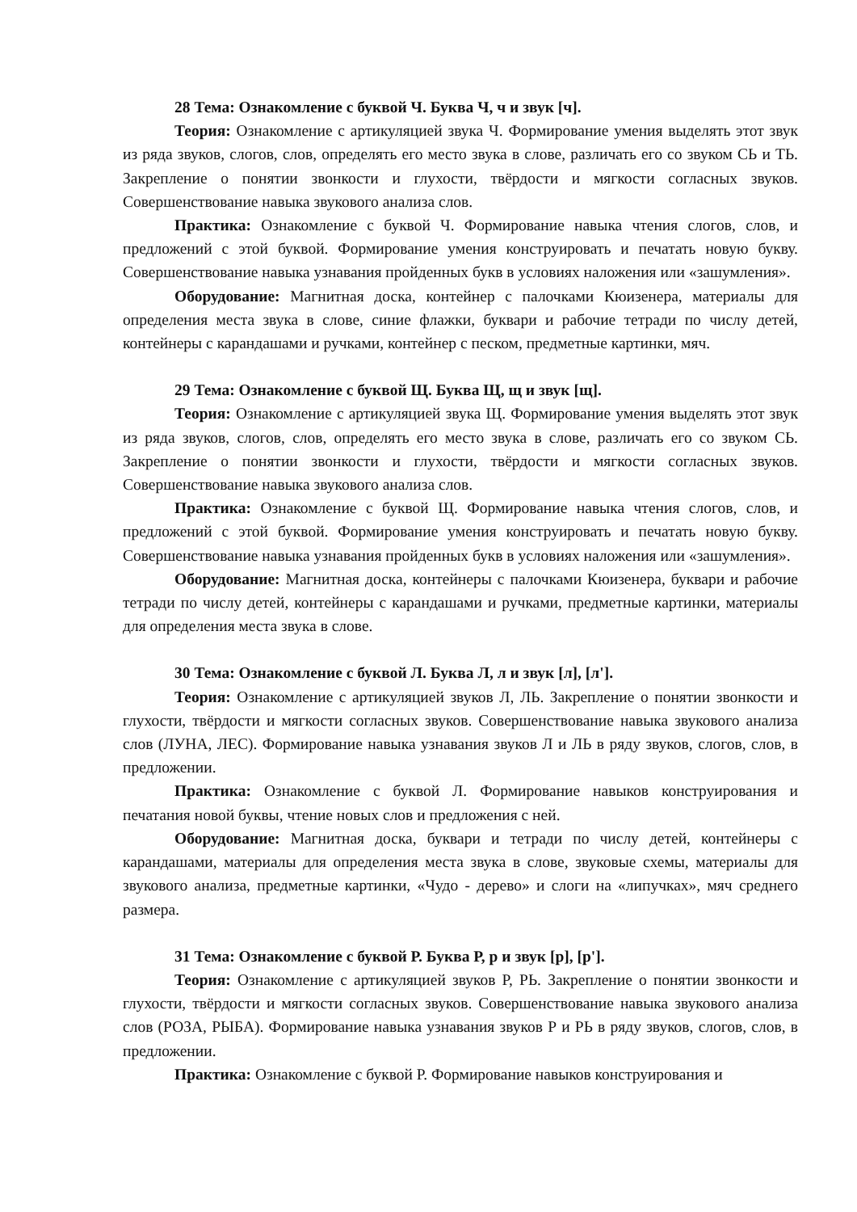28 Тема: Ознакомление с буквой Ч. Буква Ч, ч и звук [ч].
Теория: Ознакомление с артикуляцией звука Ч. Формирование умения выделять этот звук из ряда звуков, слогов, слов, определять его место звука в слове, различать его со звуком СЬ и ТЬ. Закрепление о понятии звонкости и глухости, твёрдости и мягкости согласных звуков. Совершенствование навыка звукового анализа слов.
Практика: Ознакомление с буквой Ч. Формирование навыка чтения слогов, слов, и предложений с этой буквой. Формирование умения конструировать и печатать новую букву. Совершенствование навыка узнавания пройденных букв в условиях наложения или «зашумления».
Оборудование: Магнитная доска, контейнер с палочками Кюизенера, материалы для определения места звука в слове, синие флажки, буквари и рабочие тетради по числу детей, контейнеры с карандашами и ручками, контейнер с песком, предметные картинки, мяч.
29 Тема: Ознакомление с буквой Щ. Буква Щ, щ и звук [щ].
Теория: Ознакомление с артикуляцией звука Щ. Формирование умения выделять этот звук из ряда звуков, слогов, слов, определять его место звука в слове, различать его со звуком СЬ. Закрепление о понятии звонкости и глухости, твёрдости и мягкости согласных звуков. Совершенствование навыка звукового анализа слов.
Практика: Ознакомление с буквой Щ. Формирование навыка чтения слогов, слов, и предложений с этой буквой. Формирование умения конструировать и печатать новую букву. Совершенствование навыка узнавания пройденных букв в условиях наложения или «зашумления».
Оборудование: Магнитная доска, контейнеры с палочками Кюизенера, буквари и рабочие тетради по числу детей, контейнеры с карандашами и ручками, предметные картинки, материалы для определения места звука в слове.
30 Тема: Ознакомление с буквой Л. Буква Л, л и звук [л], [л'].
Теория: Ознакомление с артикуляцией звуков Л, ЛЬ. Закрепление о понятии звонкости и глухости, твёрдости и мягкости согласных звуков. Совершенствование навыка звукового анализа слов (ЛУНА, ЛЕС). Формирование навыка узнавания звуков Л и ЛЬ в ряду звуков, слогов, слов, в предложении.
Практика: Ознакомление с буквой Л. Формирование навыков конструирования и печатания новой буквы, чтение новых слов и предложения с ней.
Оборудование: Магнитная доска, буквари и тетради по числу детей, контейнеры с карандашами, материалы для определения места звука в слове, звуковые схемы, материалы для звукового анализа, предметные картинки, «Чудо - дерево» и слоги на «липучках», мяч среднего размера.
31 Тема: Ознакомление с буквой Р. Буква Р, р и звук [р], [р'].
Теория: Ознакомление с артикуляцией звуков Р, РЬ. Закрепление о понятии звонкости и глухости, твёрдости и мягкости согласных звуков. Совершенствование навыка звукового анализа слов (РОЗА, РЫБА). Формирование навыка узнавания звуков Р и РЬ в ряду звуков, слогов, слов, в предложении.
Практика: Ознакомление с буквой Р. Формирование навыков конструирования и